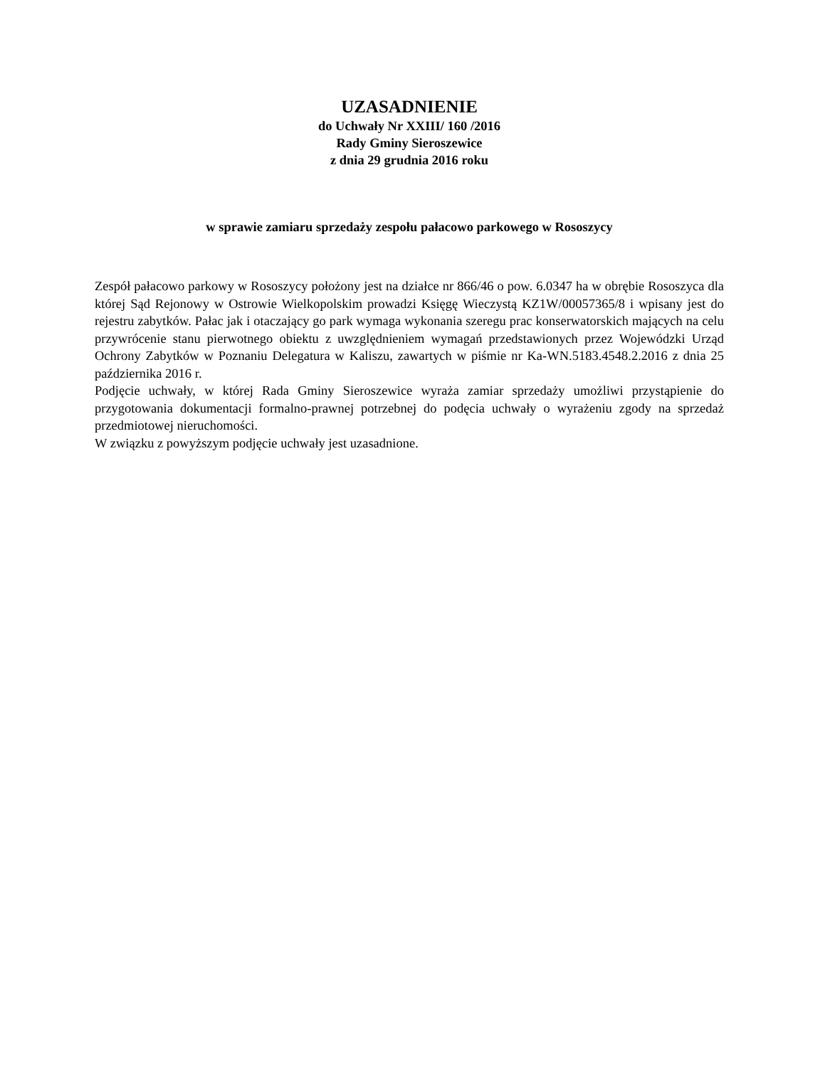UZASADNIENIE
do Uchwały Nr XXIII/ 160 /2016
Rady Gminy Sieroszewice
z dnia 29 grudnia 2016 roku
w sprawie zamiaru sprzedaży zespołu pałacowo parkowego w Rososzycy
Zespół pałacowo parkowy w Rososzycy położony jest na działce nr 866/46 o pow. 6.0347 ha w obrębie Rososzyca dla której Sąd Rejonowy w Ostrowie Wielkopolskim prowadzi Księgę Wieczystą KZ1W/00057365/8 i wpisany jest do rejestru zabytków. Pałac jak i otaczający go park wymaga wykonania szeregu prac konserwatorskich mających na celu przywrócenie stanu pierwotnego obiektu z uwzględnieniem wymagań przedstawionych przez Wojewódzki Urząd Ochrony Zabytków w Poznaniu Delegatura w Kaliszu, zawartych w piśmie nr Ka-WN.5183.4548.2.2016 z dnia 25 października 2016 r.
Podjęcie uchwały, w której Rada Gminy Sieroszewice wyraża zamiar sprzedaży umożliwi przystąpienie do przygotowania dokumentacji formalno-prawnej potrzebnej do podęcia uchwały o wyrażeniu zgody na sprzedaż przedmiotowej nieruchomości.
W związku z powyższym podjęcie uchwały jest uzasadnione.